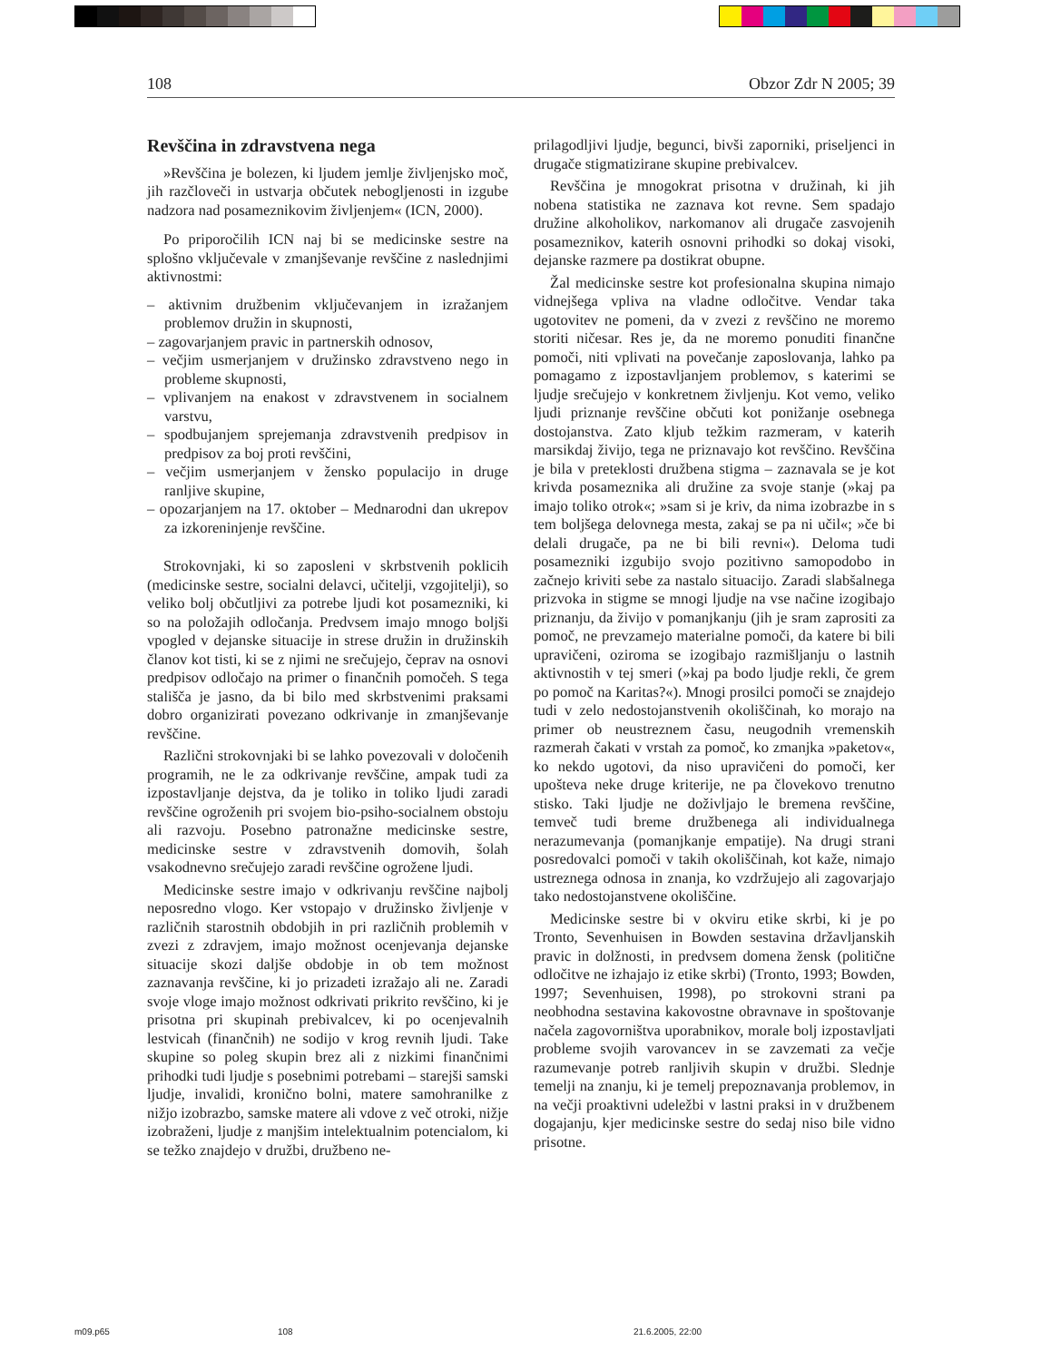108 Obzor Zdr N 2005; 39
Revščina in zdravstvena nega
»Revščina je bolezen, ki ljudem jemlje življenjsko moč, jih razčloveči in ustvarja občutek nebogljenosti in izgube nadzora nad posameznikovim življenjem« (ICN, 2000).
Po priporočilih ICN naj bi se medicinske sestre na splošno vključevale v zmanjševanje revščine z naslednjimi aktivnostmi:
– aktivnim družbenim vključevanjem in izražanjem problemov družin in skupnosti,
– zagovarjanjem pravic in partnerskih odnosov,
– večjim usmerjanjem v družinsko zdravstveno nego in probleme skupnosti,
– vplivanjem na enakost v zdravstvenem in socialnem varstvu,
– spodbujanjem sprejemanja zdravstvenih predpisov in predpisov za boj proti revščini,
– večjim usmerjanjem v žensko populacijo in druge ranljive skupine,
– opozarjanjem na 17. oktober – Mednarodni dan ukrepov za izkoreninjenje revščine.
Strokovnjaki, ki so zaposleni v skrbstvenih poklicih (medicinske sestre, socialni delavci, učitelji, vzgojitelji), so veliko bolj občutljivi za potrebe ljudi kot posamezniki, ki so na položajih odločanja. Predvsem imajo mnogo boljši vpogled v dejanske situacije in strese družin in družinskih članov kot tisti, ki se z njimi ne srečujejo, čeprav na osnovi predpisov odločajo na primer o finančnih pomočeh. S tega stališča je jasno, da bi bilo med skrbstvenimi praksami dobro organizirati povezano odkrivanje in zmanjševanje revščine.
Različni strokovnjaki bi se lahko povezovali v določenih programih, ne le za odkrivanje revščine, ampak tudi za izpostavljanje dejstva, da je toliko in toliko ljudi zaradi revščine ogroženih pri svojem bio-psiho-socialnem obstoju ali razvoju. Posebno patronažne medicinske sestre, medicinske sestre v zdravstvenih domovih, šolah vsakodnevno srečujejo zaradi revščine ogrožene ljudi.
Medicinske sestre imajo v odkrivanju revščine najbolj neposredno vlogo. Ker vstopajo v družinsko življenje v različnih starostnih obdobjih in pri različnih problemih v zvezi z zdravjem, imajo možnost ocenjevanja dejanske situacije skozi daljše obdobje in ob tem možnost zaznavanja revščine, ki jo prizadeti izražajo ali ne. Zaradi svoje vloge imajo možnost odkrivati prikrito revščino, ki je prisotna pri skupinah prebivalcev, ki po ocenjevalnih lestvicah (finančnih) ne sodijo v krog revnih ljudi. Take skupine so poleg skupin brez ali z nizkimi finančnimi prihodki tudi ljudje s posebnimi potrebami – starejši samski ljudje, invalidi, kronično bolni, matere samohranilke z nižjo izobrazbo, samske matere ali vdove z več otroki, nižje izobraženi, ljudje z manjšim intelektualnim potencialom, ki se težko znajdejo v družbi, družbeno ne-
prilagodljivi ljudje, begunci, bivši zaporniki, priseljenci in drugače stigmatizirane skupine prebivalcev.
Revščina je mnogokrat prisotna v družinah, ki jih nobena statistika ne zaznava kot revne. Sem spadajo družine alkoholikov, narkomanov ali drugače zasvojenih posameznikov, katerih osnovni prihodki so dokaj visoki, dejanske razmere pa dostikrat obupne.
Žal medicinske sestre kot profesionalna skupina nimajo vidnejšega vpliva na vladne odločitve. Vendar taka ugotovitev ne pomeni, da v zvezi z revščino ne moremo storiti ničesar. Res je, da ne moremo ponuditi finančne pomoči, niti vplivati na povečanje zaposlovanja, lahko pa pomagamo z izpostavljanjem problemov, s katerimi se ljudje srečujejo v konkretnem življenju. Kot vemo, veliko ljudi priznanje revščine občuti kot ponižanje osebnega dostojanstva. Zato kljub težkim razmeram, v katerih marsikdaj živijo, tega ne priznavajo kot revščino. Revščina je bila v preteklosti družbena stigma – zaznavala se je kot krivda posameznika ali družine za svoje stanje (»kaj pa imajo toliko otrok«; »sam si je kriv, da nima izobrazbe in s tem boljšega delovnega mesta, zakaj se pa ni učil«; »če bi delali drugače, pa ne bi bili revni«). Deloma tudi posamezniki izgubijo svojo pozitivno samopodobo in začnejo kriviti sebe za nastalo situacijo. Zaradi slabšalnega prizvoka in stigme se mnogi ljudje na vse načine izogibajo priznanju, da živijo v pomanjkanju (jih je sram zaprositi za pomoč, ne prevzamejo materialne pomoči, da katere bi bili upravičeni, oziroma se izogibajo razmišljanju o lastnih aktivnostih v tej smeri (»kaj pa bodo ljudje rekli, če grem po pomoč na Karitas?«). Mnogi prosilci pomoči se znajdejo tudi v zelo nedostojanstvenih okoliščinah, ko morajo na primer ob neustreznem času, neugodnih vremenskih razmerah čakati v vrstah za pomoč, ko zmanjka »paketov«, ko nekdo ugotovi, da niso upravičeni do pomoči, ker upošteva neke druge kriterije, ne pa človekovo trenutno stisko. Taki ljudje ne doživljajo le bremena revščine, temveč tudi breme družbenega ali individualnega nerazumevanja (pomanjkanje empatije). Na drugi strani posredovalci pomoči v takih okoliščinah, kot kaže, nimajo ustreznega odnosa in znanja, ko vzdržujejo ali zagovarjajo tako nedostojanstvene okoliščine.
Medicinske sestre bi v okviru etike skrbi, ki je po Tronto, Sevenhuisen in Bowden sestavina državljanskih pravic in dolžnosti, in predvsem domena žensk (politične odločitve ne izhajajo iz etike skrbi) (Tronto, 1993; Bowden, 1997; Sevenhuisen, 1998), po strokovni strani pa neobhodna sestavina kakovostne obravnave in spoštovanje načela zagovorništva uporabnikov, morale bolj izpostavljati probleme svojih varovancev in se zavzemati za večje razumevanje potreb ranljivih skupin v družbi. Slednje temelji na znanju, ki je temelj prepoznavanja problemov, in na večji proaktivni udeležbi v lastni praksi in v družbenem dogajanju, kjer medicinske sestre do sedaj niso bile vidno prisotne.
m09.p65 108 21.6.2005, 22:00